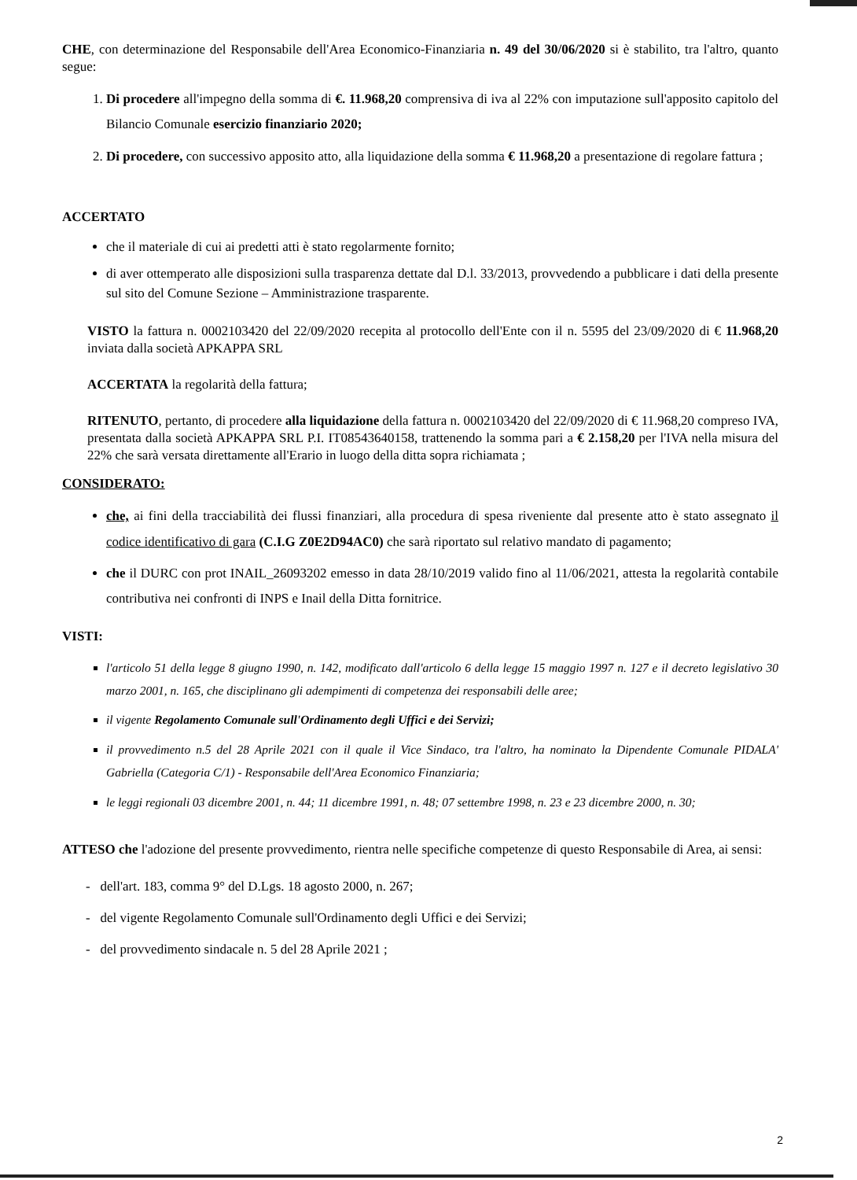CHE, con determinazione del Responsabile dell'Area Economico-Finanziaria n. 49 del 30/06/2020 si è stabilito, tra l'altro, quanto segue:
1. Di procedere all'impegno della somma di €. 11.968,20 comprensiva di iva al 22% con imputazione sull'apposito capitolo del Bilancio Comunale esercizio finanziario 2020;
2. Di procedere, con successivo apposito atto, alla liquidazione della somma € 11.968,20 a presentazione di regolare fattura ;
ACCERTATO
che il materiale di cui ai predetti atti è stato regolarmente fornito;
di aver ottemperato alle disposizioni sulla trasparenza dettate dal D.l. 33/2013, provvedendo a pubblicare i dati della presente sul sito del Comune Sezione – Amministrazione trasparente.
VISTO la fattura n. 0002103420 del 22/09/2020 recepita al protocollo dell'Ente con il n. 5595 del 23/09/2020 di € 11.968,20 inviata dalla società APKAPPA SRL
ACCERTATA la regolarità della fattura;
RITENUTO, pertanto, di procedere alla liquidazione della fattura n. 0002103420 del 22/09/2020 di € 11.968,20 compreso IVA, presentata dalla società APKAPPA SRL P.I. IT08543640158, trattenendo la somma pari a € 2.158,20 per l'IVA nella misura del 22% che sarà versata direttamente all'Erario in luogo della ditta sopra richiamata ;
CONSIDERATO:
che, ai fini della tracciabilità dei flussi finanziari, alla procedura di spesa riveniente dal presente atto è stato assegnato il codice identificativo di gara (C.I.G Z0E2D94AC0) che sarà riportato sul relativo mandato di pagamento;
che il DURC con prot INAIL_26093202 emesso in data 28/10/2019 valido fino al 11/06/2021, attesta la regolarità contabile contributiva nei confronti di INPS e Inail della Ditta fornitrice.
VISTI:
l'articolo 51 della legge 8 giugno 1990, n. 142, modificato dall'articolo 6 della legge 15 maggio 1997 n. 127 e il decreto legislativo 30 marzo 2001, n. 165, che disciplinano gli adempimenti di competenza dei responsabili delle aree;
il vigente Regolamento Comunale sull'Ordinamento degli Uffici e dei Servizi;
il provvedimento n.5 del 28 Aprile 2021 con il quale il Vice Sindaco, tra l'altro, ha nominato la Dipendente Comunale PIDALA' Gabriella (Categoria C/1) - Responsabile dell'Area Economico Finanziaria;
le leggi regionali 03 dicembre 2001, n. 44; 11 dicembre 1991, n. 48; 07 settembre 1998, n. 23 e 23 dicembre 2000, n. 30;
ATTESO che l'adozione del presente provvedimento, rientra nelle specifiche competenze di questo Responsabile di Area, ai sensi:
- dell'art. 183, comma 9° del D.Lgs. 18 agosto 2000, n. 267;
- del vigente Regolamento Comunale sull'Ordinamento degli Uffici e dei Servizi;
- del provvedimento sindacale n. 5 del 28 Aprile 2021 ;
2